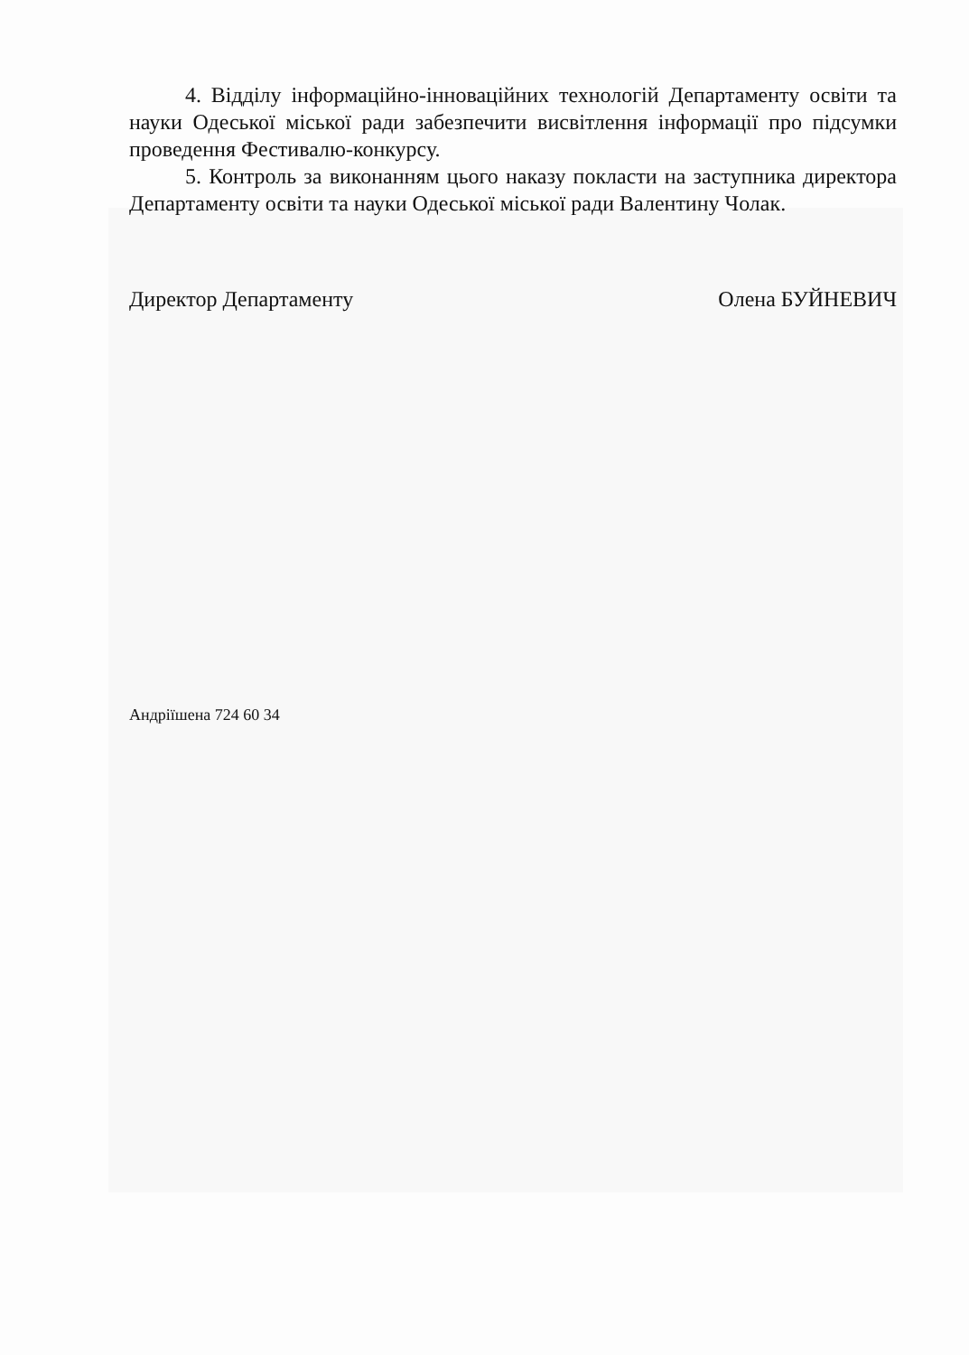4. Відділу інформаційно-інноваційних технологій Департаменту освіти та науки Одеської міської ради забезпечити висвітлення інформації про підсумки проведення Фестивалю-конкурсу.
5. Контроль за виконанням цього наказу покласти на заступника директора Департаменту освіти та науки Одеської міської ради Валентину Чолак.
Директор Департаменту Олена БУЙНЕВИЧ
Андріїшена 724 60 34